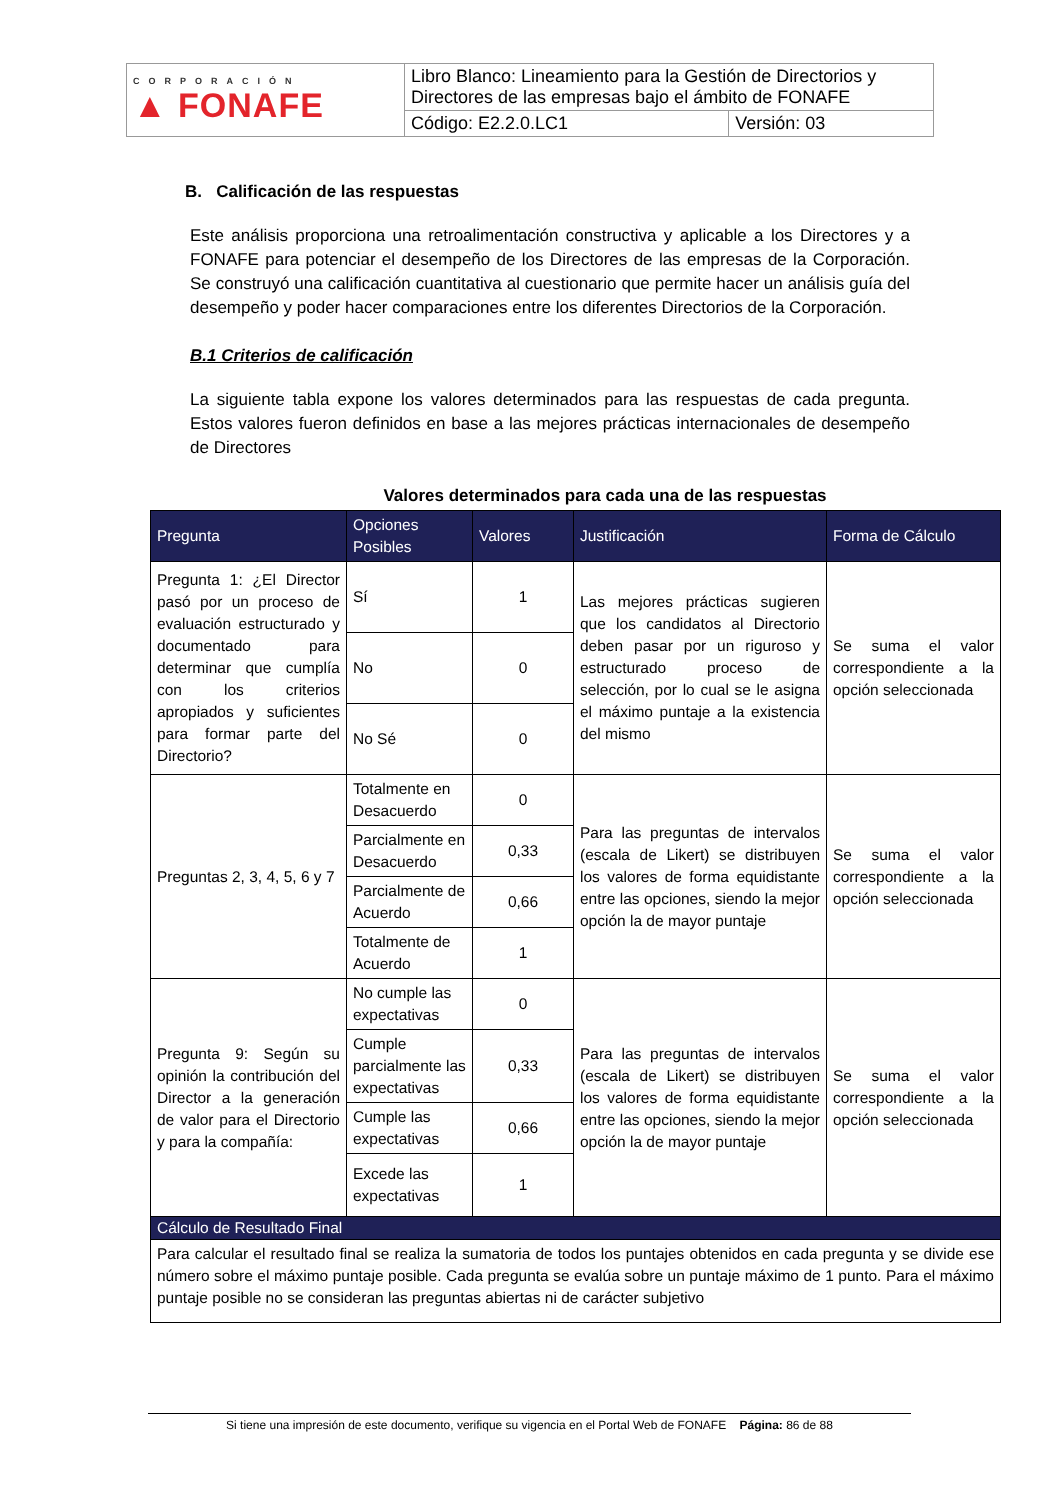| CORPORACIÓN ▲ FONAFE | Libro Blanco: Lineamiento para la Gestión de Directorios y Directores de las empresas bajo el ámbito de FONAFE | |
| | Código: E2.2.0.LC1 | Versión: 03 |
B. Calificación de las respuestas
Este análisis proporciona una retroalimentación constructiva y aplicable a los Directores y a FONAFE para potenciar el desempeño de los Directores de las empresas de la Corporación. Se construyó una calificación cuantitativa al cuestionario que permite hacer un análisis guía del desempeño y poder hacer comparaciones entre los diferentes Directorios de la Corporación.
B.1 Criterios de calificación
La siguiente tabla expone los valores determinados para las respuestas de cada pregunta. Estos valores fueron definidos en base a las mejores prácticas internacionales de desempeño de Directores
Valores determinados para cada una de las respuestas
| Pregunta | Opciones Posibles | Valores | Justificación | Forma de Cálculo |
| --- | --- | --- | --- | --- |
| Pregunta 1: ¿El Director pasó por un proceso de evaluación estructurado y documentado para determinar que cumplía con los criterios apropiados y suficientes para formar parte del Directorio? | Sí | 1 | Las mejores prácticas sugieren que los candidatos al Directorio deben pasar por un riguroso y estructurado proceso de selección, por lo cual se le asigna el máximo puntaje a la existencia del mismo | Se suma el valor correspondiente a la opción seleccionada |
| | No | 0 | | |
| | No Sé | 0 | | |
| Preguntas 2, 3, 4, 5, 6 y 7 | Totalmente en Desacuerdo | 0 | Para las preguntas de intervalos (escala de Likert) se distribuyen los valores de forma equidistante entre las opciones, siendo la mejor opción la de mayor puntaje | Se suma el valor correspondiente a la opción seleccionada |
| | Parcialmente en Desacuerdo | 0,33 | | |
| | Parcialmente de Acuerdo | 0,66 | | |
| | Totalmente de Acuerdo | 1 | | |
| Pregunta 9: Según su opinión la contribución del Director a la generación de valor para el Directorio y para la compañía: | No cumple las expectativas | 0 | Para las preguntas de intervalos (escala de Likert) se distribuyen los valores de forma equidistante entre las opciones, siendo la mejor opción la de mayor puntaje | Se suma el valor correspondiente a la opción seleccionada |
| | Cumple parcialmente las expectativas | 0,33 | | |
| | Cumple las expectativas | 0,66 | | |
| | Excede las expectativas | 1 | | |
| Cálculo de Resultado Final | | | | |
| Para calcular el resultado final se realiza la sumatoria de todos los puntajes obtenidos en cada pregunta y se divide ese número sobre el máximo puntaje posible. Cada pregunta se evalúa sobre un puntaje máximo de 1 punto. Para el máximo puntaje posible no se consideran las preguntas abiertas ni de carácter subjetivo | | | | |
Si tiene una impresión de este documento, verifique su vigencia en el Portal Web de FONAFE Página: 86 de 88